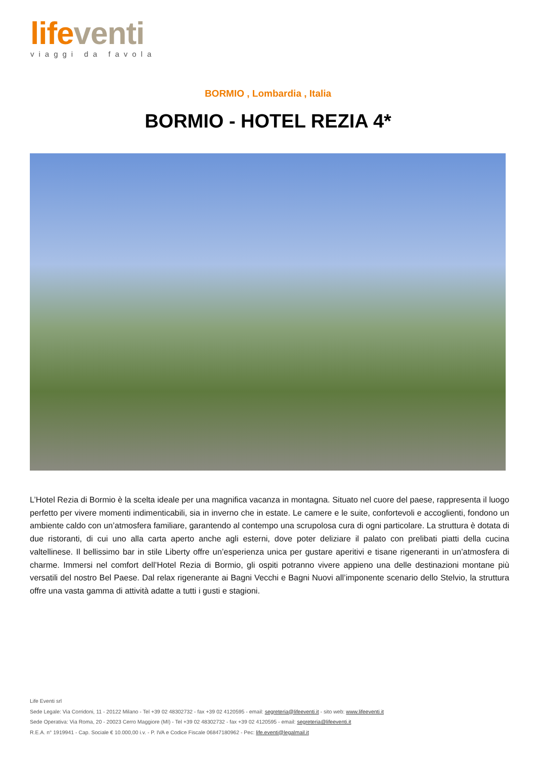life venti
viaggi da favola
BORMIO , Lombardia , Italia
BORMIO - HOTEL REZIA 4*
L’Hotel Rezia di Bormio è la scelta ideale per una magnifica vacanza in montagna. Situato nel cuore del paese, rappresenta il luogo perfetto per vivere momenti indimenticabili, sia in inverno che in estate. Le camere e le suite, confortevoli e accoglienti, fondono un ambiente caldo con un’atmosfera familiare, garantendo al contempo una scrupolosa cura di ogni particolare. La struttura è dotata di due ristoranti, di cui uno alla carta aperto anche agli esterni, dove poter deliziare il palato con prelibati piatti della cucina valtellinese. Il bellissimo bar in stile Liberty offre un’esperienza unica per gustare aperitivi e tisane rigeneranti in un’atmosfera di charme. Immersi nel comfort dell’Hotel Rezia di Bormio, gli ospiti potranno vivere appieno una delle destinazioni montane più versatili del nostro Bel Paese. Dal relax rigenerante ai Bagni Vecchi e Bagni Nuovi all’imponente scenario dello Stelvio, la struttura offre una vasta gamma di attività adatte a tutti i gusti e stagioni.
Life Eventi srl
Sede Legale: Via Corridoni, 11 - 20122 Milano - Tel +39 02 48302732 - fax +39 02 4120595 - email: segreteria@lifeeventi.it - sito web: www.lifeeventi.it
Sede Operativa: Via Roma, 20 - 20023 Cerro Maggiore (MI) - Tel +39 02 48302732 - fax +39 02 4120595 - email: segreteria@lifeeventi.it
R.E.A. n° 1919941 - Cap. Sociale € 10.000,00 i.v. - P. IVA e Codice Fiscale 06847180962 - Pec: life.eventi@legalmail.it